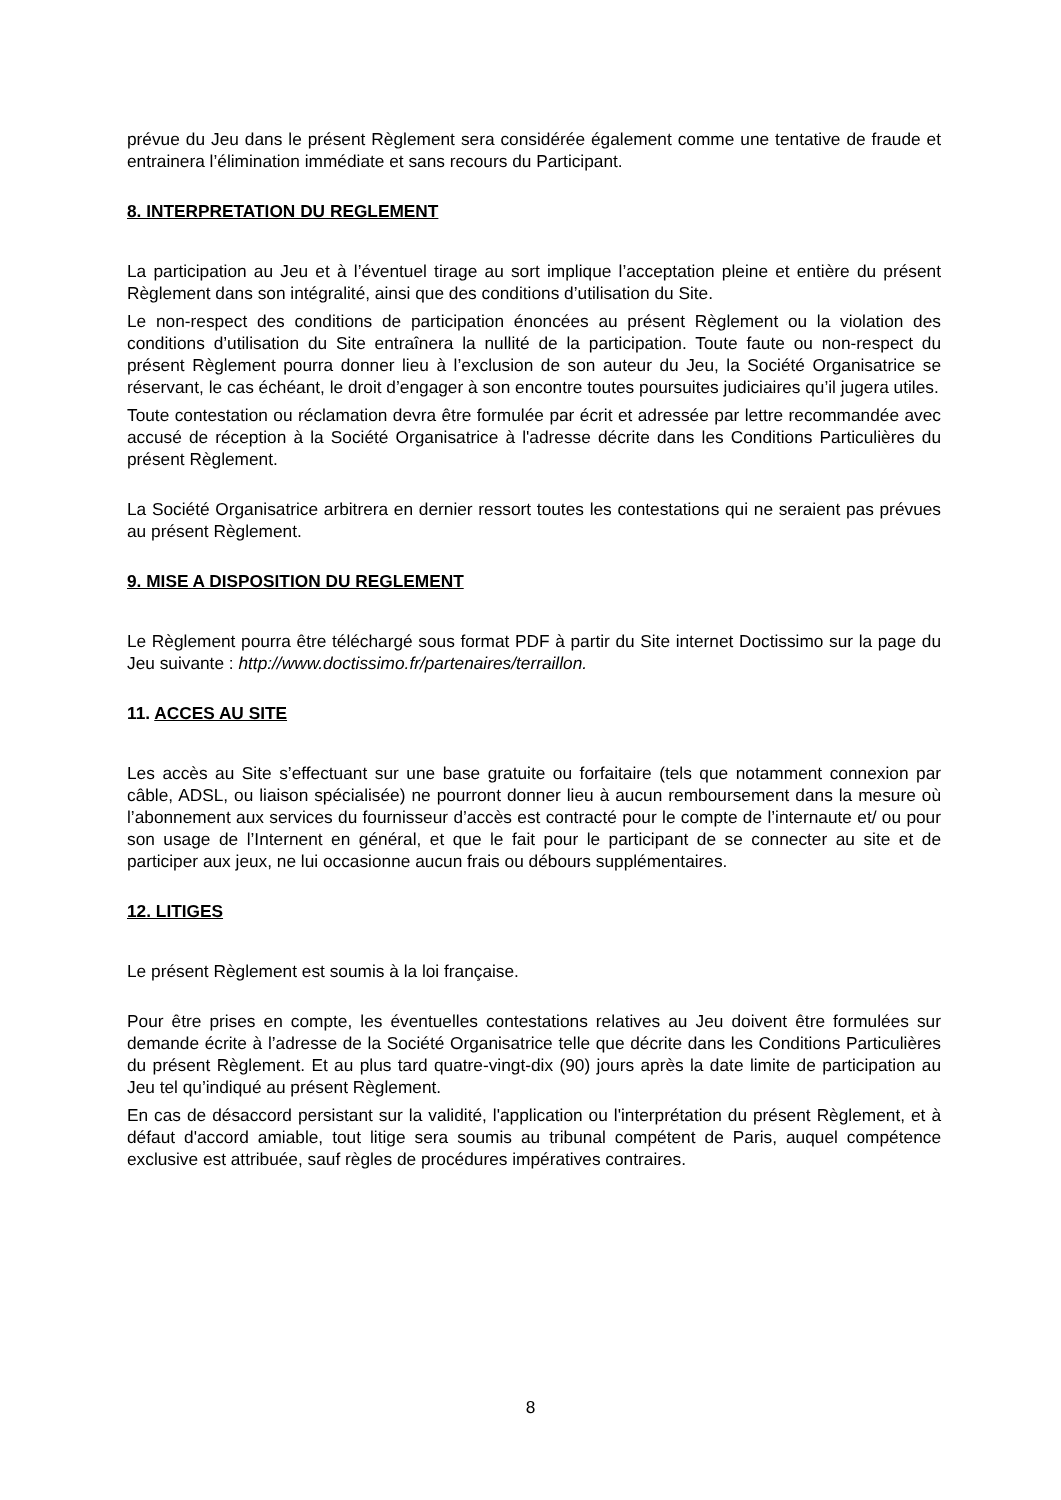prévue du Jeu dans le présent Règlement sera considérée également comme une tentative de fraude et entrainera l’élimination immédiate et sans recours du Participant.
8. INTERPRETATION DU REGLEMENT
La participation au Jeu et à l’éventuel tirage au sort implique l’acceptation pleine et entière du présent Règlement dans son intégralité, ainsi que des conditions d’utilisation du Site.
Le non-respect des conditions de participation énoncées au présent Règlement ou la violation des conditions d’utilisation du Site entraînera la nullité de la participation. Toute faute ou non-respect du présent Règlement pourra donner lieu à l’exclusion de son auteur du Jeu, la Société Organisatrice se réservant, le cas échéant, le droit d’engager à son encontre toutes poursuites judiciaires qu’il jugera utiles.
Toute contestation ou réclamation devra être formulée par écrit et adressée par lettre recommandée avec accusé de réception à la Société Organisatrice à l'adresse décrite dans les Conditions Particulières du présent Règlement.
La Société Organisatrice arbitrera en dernier ressort toutes les contestations qui ne seraient pas prévues au présent Règlement.
9. MISE A DISPOSITION DU REGLEMENT
Le Règlement pourra être téléchargé sous format PDF à partir du Site internet Doctissimo sur la page du Jeu suivante : http://www.doctissimo.fr/partenaires/terraillon.
11. ACCES AU SITE
Les accès au Site s’effectuant sur une base gratuite ou forfaitaire (tels que notamment connexion par câble, ADSL, ou liaison spécialisée) ne pourront donner lieu à aucun remboursement dans la mesure où l’abonnement aux services du fournisseur d’accès est contracté pour le compte de l’internaute et/ ou pour son usage de l’Internent en général, et que le fait pour le participant de se connecter au site et de participer aux jeux, ne lui occasionne aucun frais ou débours supplémentaires.
12. LITIGES
Le présent Règlement est soumis à la loi française.
Pour être prises en compte, les éventuelles contestations relatives au Jeu doivent être formulées sur demande écrite à l’adresse de la Société Organisatrice telle que décrite dans les Conditions Particulières du présent Règlement. Et au plus tard quatre-vingt-dix (90) jours après la date limite de participation au Jeu tel qu’indiqué au présent Règlement.
En cas de désaccord persistant sur la validité, l'application ou l'interprétation du présent Règlement, et à défaut d'accord amiable, tout litige sera soumis au tribunal compétent de Paris, auquel compétence exclusive est attribuée, sauf règles de procédures impératives contraires.
8